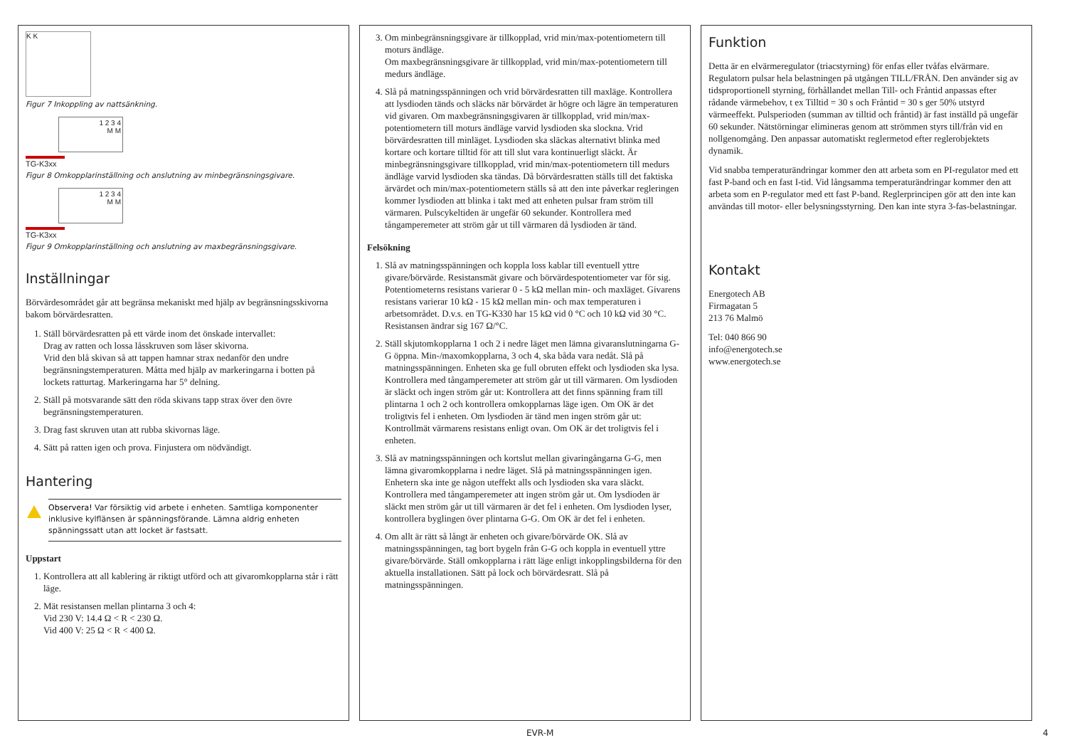K K
Figur 7 Inkoppling av nattsänkning.
1 2 3 4
M M
TG-K3xx
Figur 8 Omkopplarinställning och anslutning av minbegränsningsgivare.
1 2 3 4
M M
TG-K3xx
Figur 9 Omkopplarinställning och anslutning av maxbegränsningsgivare.
Inställningar
Börvärdesområdet går att begränsa mekaniskt med hjälp av begränsningsskivorna bakom börvärdesratten.
1. Ställ börvärdesratten på ett värde inom det önskade intervallet:
Drag av ratten och lossa låsskruven som låser skivorna.
Vrid den blå skivan så att tappen hamnar strax nedanför den undre begränsningstemperaturen. Måtta med hjälp av markeringarna i botten på lockets ratturtag. Markeringarna har 5° delning.
2. Ställ på motsvarande sätt den röda skivans tapp strax över den övre begränsningstemperaturen.
3. Drag fast skruven utan att rubba skivornas läge.
4. Sätt på ratten igen och prova. Finjustera om nödvändigt.
Hantering
Observera! Var försiktig vid arbete i enheten. Samtliga komponenter inklusive kylflänsen är spänningsförande. Lämna aldrig enheten spänningssatt utan att locket är fastsatt.
Uppstart
1. Kontrollera att all kablering är riktigt utförd och att givaromkopplarna står i rätt läge.
2. Mät resistansen mellan plintarna 3 och 4:
Vid 230 V: 14.4 Ω < R < 230 Ω.
Vid 400 V: 25 Ω < R < 400 Ω.
3. Om minbegränsningsgivare är tillkopplad, vrid min/max-potentiometern till moturs ändläge.
Om maxbegränsningsgivare är tillkopplad, vrid min/max-potentiometern till medurs ändläge.
4. Slå på matningsspänningen och vrid börvärdesratten till maxläge. Kontrollera att lysdioden tänds och släcks när börvärdet är högre och lägre än temperaturen vid givaren. Om maxbegränsningsgivaren är tillkopplad, vrid min/max-potentiometern till moturs ändläge varvid lysdioden ska slockna. Vrid börvärdesratten till minläget. Lysdioden ska släckas alternativt blinka med kortare och kortare tilltid för att till slut vara kontinuerligt släckt. Är minbegränsningsgivare tillkopplad, vrid min/max-potentiometern till medurs ändläge varvid lysdioden ska tändas. Då börvärdesratten ställs till det faktiska ärvärdet och min/max-potentiometern ställs så att den inte påverkar regleringen kommer lysdioden att blinka i takt med att enheten pulsar fram ström till värmaren. Pulscykeltiden är ungefär 60 sekunder. Kontrollera med tångamperemeter att ström går ut till värmaren då lysdioden är tänd.
Felsökning
1. Slå av matningsspänningen och koppla loss kablar till eventuell yttre givare/börvärde. Resistansmät givare och börvärdespotentiometer var för sig. Potentiometerns resistans varierar 0 - 5 kΩ mellan min- och maxläget. Givarens resistans varierar 10 kΩ - 15 kΩ mellan min- och max temperaturen i arbetsområdet. D.v.s. en TG-K330 har 15 kΩ vid 0 °C och 10 kΩ vid 30 °C. Resistansen ändrar sig 167 Ω/°C.
2. Ställ skjutomkopplarna 1 och 2 i nedre läget men lämna givaranslutningarna G-G öppna. Min-/maxomkopplarna, 3 och 4, ska båda vara nedåt. Slå på matningsspänningen. Enheten ska ge full obruten effekt och lysdioden ska lysa. Kontrollera med tångamperemeter att ström går ut till värmaren. Om lysdioden är släckt och ingen ström går ut: Kontrollera att det finns spänning fram till plintarna 1 och 2 och kontrollera omkopplarnas läge igen. Om OK är det troligtvis fel i enheten. Om lysdioden är tänd men ingen ström går ut: Kontrollmät värmarens resistans enligt ovan. Om OK är det troligtvis fel i enheten.
3. Slå av matningsspänningen och kortslut mellan givaringångarna G-G, men lämna givaromkopplarna i nedre läget. Slå på matningsspänningen igen. Enhetern ska inte ge någon uteffekt alls och lysdioden ska vara släckt. Kontrollera med tångamperemeter att ingen ström går ut. Om lysdioden är släckt men ström går ut till värmaren är det fel i enheten. Om lysdioden lyser, kontrollera byglingen över plintarna G-G. Om OK är det fel i enheten.
4. Om allt är rätt så långt är enheten och givare/börvärde OK. Slå av matningsspänningen, tag bort bygeln från G-G och koppla in eventuell yttre givare/börvärde. Ställ omkopplarna i rätt läge enligt inkopplingsbilderna för den aktuella installationen. Sätt på lock och börvärdesratt. Slå på matningsspänningen.
Funktion
Detta är en elvärmeregulator (triacstyrning) för enfas eller tvåfas elvärmare. Regulatorn pulsar hela belastningen på utgången TILL/FRÅN. Den använder sig av tidsproportionell styrning, förhållandet mellan Till- och Fråntid anpassas efter rådande värmebehov, t ex Tilltid = 30 s och Fråntid = 30 s ger 50% utstyrd värmeeffekt. Pulsperioden (summan av tilltid och fråntid) är fast inställd på ungefär 60 sekunder. Nätstörningar elimineras genom att strömmen styrs till/från vid en nollgenomgång. Den anpassar automatiskt reglermetod efter reglerobjektets dynamik.
Vid snabba temperaturändringar kommer den att arbeta som en PI-regulator med ett fast P-band och en fast I-tid. Vid långsamma temperaturändringar kommer den att arbeta som en P-regulator med ett fast P-band. Reglerprincipen gör att den inte kan användas till motor- eller belysningsstyrning. Den kan inte styra 3-fas-belastningar.
Kontakt
Energotech AB
Firmagatan 5
213 76 Malmö
Tel: 040 866 90
info@energotech.se
www.energotech.se
EVR-M 4